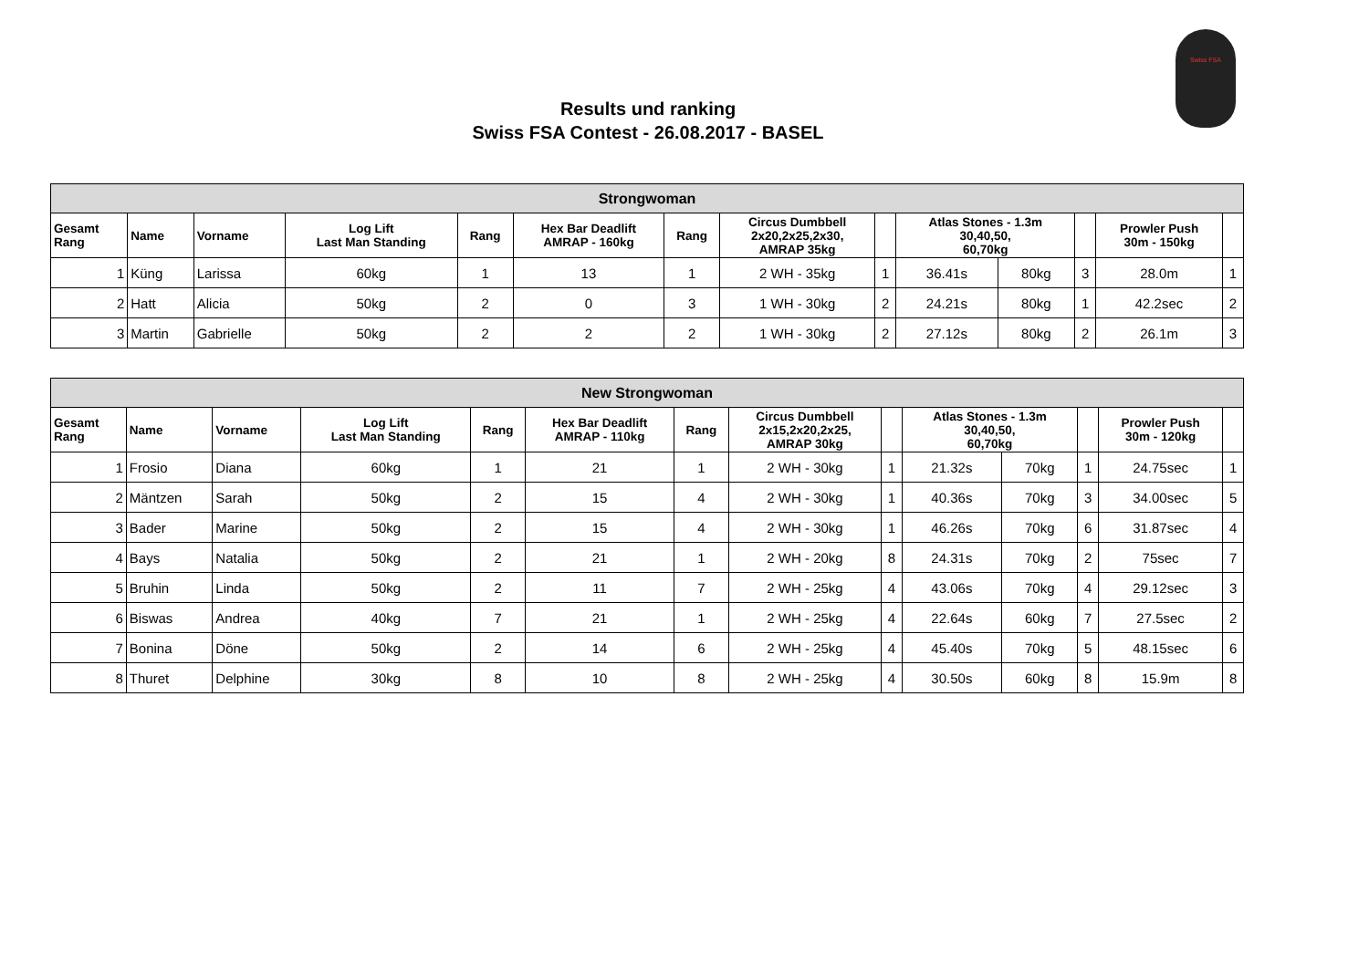Swiss FSA
Results und ranking
Swiss FSA Contest - 26.08.2017 - BASEL
| Strongwoman | | | | | | | | | | | | | |
| --- | --- | --- | --- | --- | --- | --- | --- | --- | --- | --- | --- | --- | --- |
| Gesamt Rang | Name | Vorname | Log Lift Last Man Standing | Rang | Hex Bar Deadlift AMRAP - 160kg | Rang | Circus Dumbbell 2x20,2x25,2x30, AMRAP 35kg | | Atlas Stones - 1.3m 30,40,50, 60,70kg | | | Prowler Push 30m - 150kg | |
| 1 | Küng | Larissa | 60kg | 1 | 13 | 1 | 2 WH - 35kg | 1 | 36.41s | 80kg | 3 | 28.0m | 1 |
| 2 | Hatt | Alicia | 50kg | 2 | 0 | 3 | 1 WH - 30kg | 2 | 24.21s | 80kg | 1 | 42.2sec | 2 |
| 3 | Martin | Gabrielle | 50kg | 2 | 2 | 2 | 1 WH - 30kg | 2 | 27.12s | 80kg | 2 | 26.1m | 3 |
| New Strongwoman | | | | | | | | | | | | | |
| --- | --- | --- | --- | --- | --- | --- | --- | --- | --- | --- | --- | --- | --- |
| Gesamt Rang | Name | Vorname | Log Lift Last Man Standing | Rang | Hex Bar Deadlift AMRAP - 110kg | Rang | Circus Dumbbell 2x15,2x20,2x25, AMRAP 30kg | | Atlas Stones - 1.3m 30,40,50, 60,70kg | | | Prowler Push 30m - 120kg | |
| 1 | Frosio | Diana | 60kg | 1 | 21 | 1 | 2 WH - 30kg | 1 | 21.32s | 70kg | 1 | 24.75sec | 1 |
| 2 | Mäntzen | Sarah | 50kg | 2 | 15 | 4 | 2 WH - 30kg | 1 | 40.36s | 70kg | 3 | 34.00sec | 5 |
| 3 | Bader | Marine | 50kg | 2 | 15 | 4 | 2 WH - 30kg | 1 | 46.26s | 70kg | 6 | 31.87sec | 4 |
| 4 | Bays | Natalia | 50kg | 2 | 21 | 1 | 2 WH - 20kg | 8 | 24.31s | 70kg | 2 | 75sec | 7 |
| 5 | Bruhin | Linda | 50kg | 2 | 11 | 7 | 2 WH - 25kg | 4 | 43.06s | 70kg | 4 | 29.12sec | 3 |
| 6 | Biswas | Andrea | 40kg | 7 | 21 | 1 | 2 WH - 25kg | 4 | 22.64s | 60kg | 7 | 27.5sec | 2 |
| 7 | Bonina | Döne | 50kg | 2 | 14 | 6 | 2 WH - 25kg | 4 | 45.40s | 70kg | 5 | 48.15sec | 6 |
| 8 | Thuret | Delphine | 30kg | 8 | 10 | 8 | 2 WH - 25kg | 4 | 30.50s | 60kg | 8 | 15.9m | 8 |